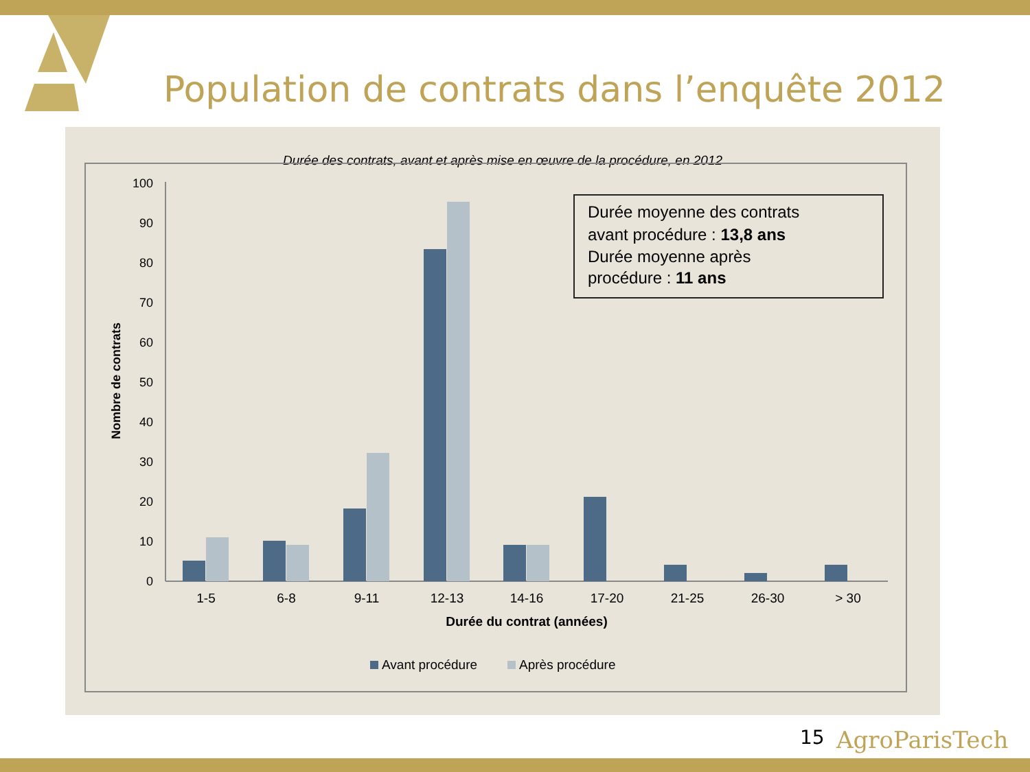Population de contrats dans l’enquête 2012
Durée des contrats, avant et après mise en œuvre de la procédure, en 2012
0
10
20
30
40
50
60
70
80
90
100
Nombre de contrats
1-5
6-8
9-11
12-13
14-16
17-20
21-25
26-30
> 30
Durée du contrat (années)
Avant procédure
Après procédure
Durée moyenne des contrats
avant procédure : 13,8 ans
Durée moyenne après
procédure : 11 ans
15 AgroParisTech